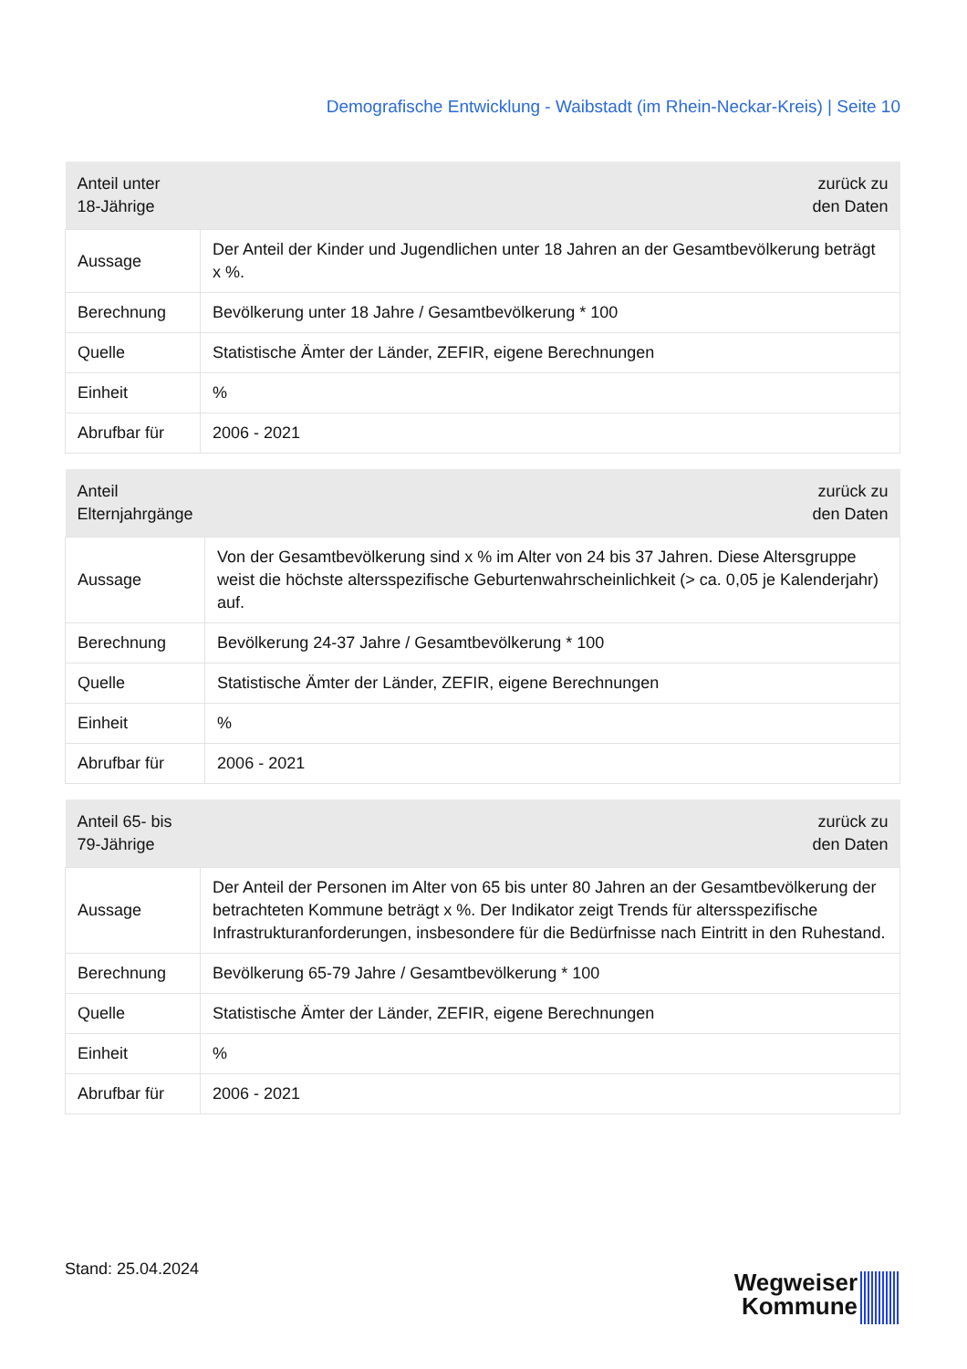Demografische Entwicklung - Waibstadt (im Rhein-Neckar-Kreis) | Seite 10
| Anteil unter 18-Jährige | zurück zu den Daten |
| --- | --- |
| Aussage | Der Anteil der Kinder und Jugendlichen unter 18 Jahren an der Gesamtbevölkerung beträgt x %. |
| Berechnung | Bevölkerung unter 18 Jahre / Gesamtbevölkerung * 100 |
| Quelle | Statistische Ämter der Länder, ZEFIR, eigene Berechnungen |
| Einheit | % |
| Abrufbar für | 2006 - 2021 |
| Anteil Elternjahrgänge | zurück zu den Daten |
| --- | --- |
| Aussage | Von der Gesamtbevölkerung sind x % im Alter von 24 bis 37 Jahren. Diese Altersgruppe weist die höchste altersspezifische Geburtenwahrscheinlichkeit (> ca. 0,05 je Kalenderjahr) auf. |
| Berechnung | Bevölkerung 24-37 Jahre / Gesamtbevölkerung * 100 |
| Quelle | Statistische Ämter der Länder, ZEFIR, eigene Berechnungen |
| Einheit | % |
| Abrufbar für | 2006 - 2021 |
| Anteil 65- bis 79-Jährige | zurück zu den Daten |
| --- | --- |
| Aussage | Der Anteil der Personen im Alter von 65 bis unter 80 Jahren an der Gesamtbevölkerung der betrachteten Kommune beträgt x %. Der Indikator zeigt Trends für altersspezifische Infrastrukturanforderungen, insbesondere für die Bedürfnisse nach Eintritt in den Ruhestand. |
| Berechnung | Bevölkerung 65-79 Jahre / Gesamtbevölkerung * 100 |
| Quelle | Statistische Ämter der Länder, ZEFIR, eigene Berechnungen |
| Einheit | % |
| Abrufbar für | 2006 - 2021 |
Stand: 25.04.2024
Wegweiser
Kommune